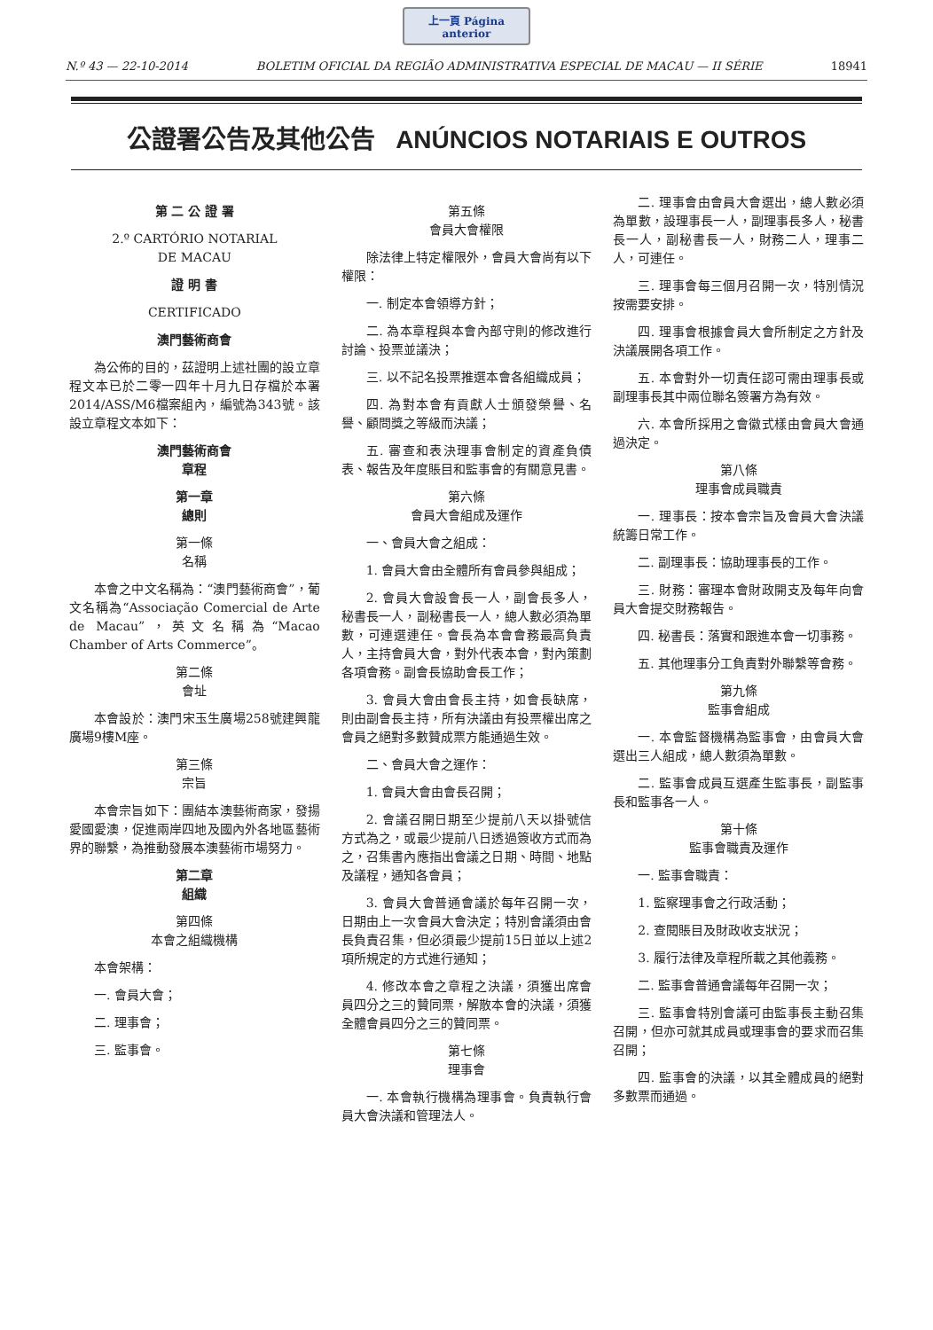上一頁 Página anterior
N.º 43 — 22-10-2014 BOLETIM OFICIAL DA REGIÃO ADMINISTRATIVA ESPECIAL DE MACAU — II SÉRIE 18941
公證署公告及其他公告 ANÚNCIOS NOTARIAIS E OUTROS
第 二 公 證 署
2.º CARTÓRIO NOTARIAL
DE MACAU
證 明 書
CERTIFICADO
澳門藝術商會
為公佈的目的，茲證明上述社團的設立章程文本已於二零一四年十月九日存檔於本署2014/ASS/M6檔案組內，編號為343號。該設立章程文本如下：
澳門藝術商會
章程
第一章
總則
第一條
名稱
本會之中文名稱為：“澳門藝術商會”，葡文名稱為“Associação Comercial de Arte de Macau”，英文名稱為“Macao Chamber of Arts Commerce”。
第二條
會址
本會設於：澳門宋玉生廣場258號建興龍廣場9樓M座。
第三條
宗旨
本會宗旨如下：團結本澳藝術商家，發揚愛國愛澳，促進兩岸四地及國內外各地區藝術界的聯繫，為推動發展本澳藝術市場努力。
第二章
組織
第四條
本會之組織機構
本會架構：
一. 會員大會；
二. 理事會；
三. 監事會。
第五條
會員大會權限
除法律上特定權限外，會員大會尚有以下權限：
一. 制定本會領導方針；
二. 為本章程與本會內部守則的修改進行討論、投票並議決；
三. 以不記名投票推選本會各組織成員；
四. 為對本會有貢獻人士頒發榮譽、名譽、顧問獎之等級而決議；
五. 審查和表決理事會制定的資產負債表、報告及年度賬目和監事會的有關意見書。
第六條
會員大會組成及運作
一、會員大會之組成：
1. 會員大會由全體所有會員參與組成；
2. 會員大會設會長一人，副會長多人，秘書長一人，副秘書長一人，總人數必須為單數，可連選連任。會長為本會會務最高負責人，主持會員大會，對外代表本會，對內策劃各項會務。副會長協助會長工作；
3. 會員大會由會長主持，如會長缺席，則由副會長主持，所有決議由有投票權出席之會員之絕對多數贊成票方能通過生效。
二、會員大會之運作：
1. 會員大會由會長召開；
2. 會議召開日期至少提前八天以掛號信方式為之，或最少提前八日透過簽收方式而為之，召集書內應指出會議之日期、時間、地點及議程，通知各會員；
3. 會員大會普通會議於每年召開一次，日期由上一次會員大會決定；特別會議須由會長負責召集，但必須最少提前15日並以上述2項所規定的方式進行通知；
4. 修改本會之章程之決議，須獲出席會員四分之三的贊同票，解散本會的決議，須獲全體會員四分之三的贊同票。
第七條
理事會
一. 本會執行機構為理事會。負責執行會員大會決議和管理法人。
二. 理事會由會員大會選出，總人數必須為單數，設理事長一人，副理事長多人，秘書長一人，副秘書長一人，財務二人，理事二人，可連任。
三. 理事會每三個月召開一次，特別情況按需要安排。
四. 理事會根據會員大會所制定之方針及決議展開各項工作。
五. 本會對外一切責任認可需由理事長或副理事長其中兩位聯名簽署方為有效。
六. 本會所採用之會徽式樣由會員大會通過決定。
第八條
理事會成員職責
一. 理事長：按本會宗旨及會員大會決議統籌日常工作。
二. 副理事長：協助理事長的工作。
三. 財務：審理本會財政開支及每年向會員大會提交財務報告。
四. 秘書長：落實和跟進本會一切事務。
五. 其他理事分工負責對外聯繫等會務。
第九條
監事會組成
一. 本會監督機構為監事會，由會員大會選出三人組成，總人數須為單數。
二. 監事會成員互選產生監事長，副監事長和監事各一人。
第十條
監事會職責及運作
一. 監事會職責：
1. 監察理事會之行政活動；
2. 查閱賬目及財政收支狀況；
3. 履行法律及章程所載之其他義務。
二. 監事會普通會議每年召開一次；
三. 監事會特別會議可由監事長主動召集召開，但亦可就其成員或理事會的要求而召集召開；
四. 監事會的決議，以其全體成員的絕對多數票而通過。